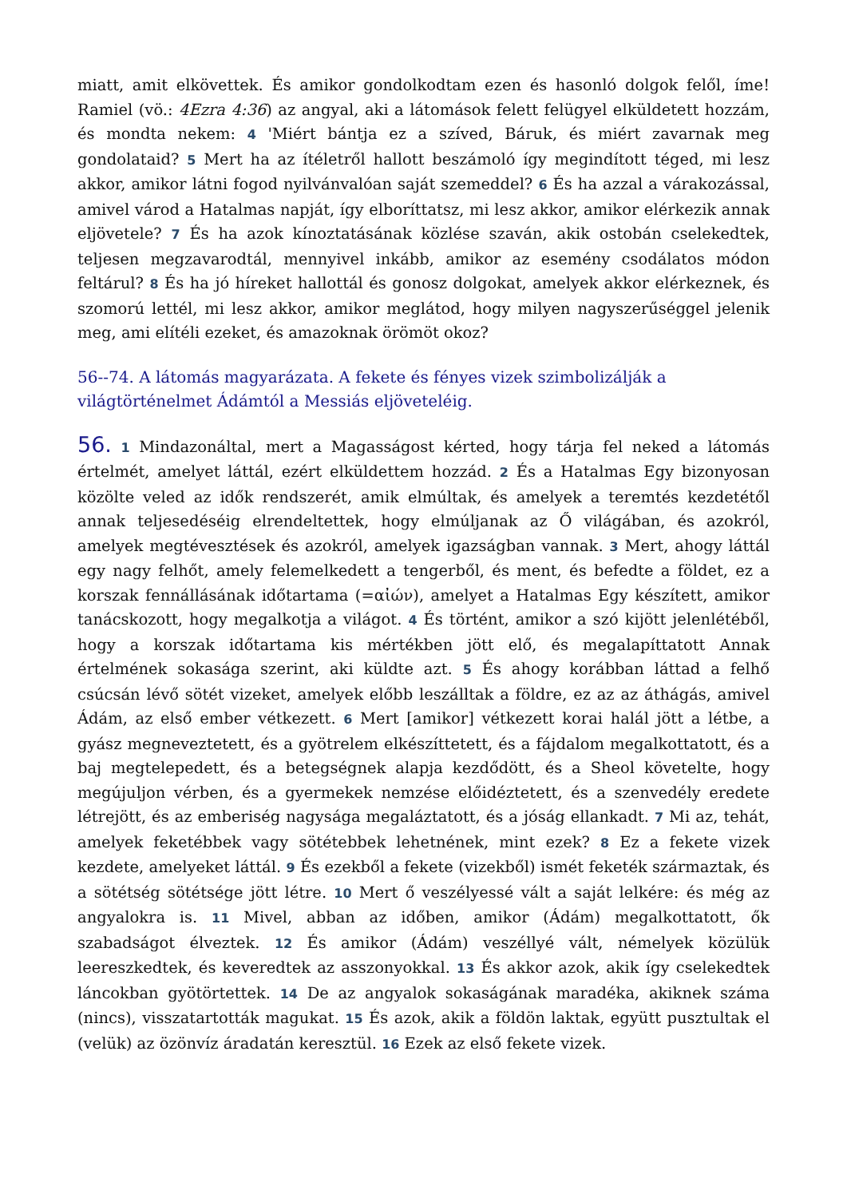miatt, amit elkövettek. És amikor gondolkodtam ezen és hasonló dolgok felől, íme! Ramiel (vö.: 4Ezra 4:36) az angyal, aki a látomások felett felügyel elküldetett hozzám, és mondta nekem: 4 'Miért bántja ez a szíved, Báruk, és miért zavarnak meg gondolataid? 5 Mert ha az ítéletről hallott beszámoló így megindított téged, mi lesz akkor, amikor látni fogod nyilvánvalóan saját szemeddel? 6 És ha azzal a várakozással, amivel várod a Hatalmas napját, így elboríttatsz, mi lesz akkor, amikor elérkezik annak eljövetele? 7 És ha azok kínoztatásának közlése szaván, akik ostobán cselekedtek, teljesen megzavarodtál, mennyivel inkább, amikor az esemény csodálatos módon feltárul? 8 És ha jó híreket hallottál és gonosz dolgokat, amelyek akkor elérkeznek, és szomorú lettél, mi lesz akkor, amikor meglátod, hogy milyen nagyszerűséggel jelenik meg, ami elítéli ezeket, és amazoknak örömöt okoz?
56--74. A látomás magyarázata. A fekete és fényes vizek szimbolizálják a világtörténelmet Ádámtól a Messiás eljöveteléig.
56. 1 Mindazonáltal, mert a Magasságost kérted, hogy tárja fel neked a látomás értelmét, amelyet láttál, ezért elküldettem hozzád. 2 És a Hatalmas Egy bizonyosan közölte veled az idők rendszerét, amik elmúltak, és amelyek a teremtés kezdetétől annak teljesedéséig elrendeltettek, hogy elmúljanak az Ő világában, és azokról, amelyek megtévesztések és azokról, amelyek igazságban vannak. 3 Mert, ahogy láttál egy nagy felhőt, amely felemelkedett a tengerből, és ment, és befedte a földet, ez a korszak fennállásának időtartama (=αἰών), amelyet a Hatalmas Egy készített, amikor tanácskozott, hogy megalkotja a világot. 4 És történt, amikor a szó kijött jelenlétéből, hogy a korszak időtartama kis mértékben jött elő, és megalapíttatott Annak értelmének sokasága szerint, aki küldte azt. 5 És ahogy korábban láttad a felhő csúcsán lévő sötét vizeket, amelyek előbb leszálltak a földre, ez az az áthágás, amivel Ádám, az első ember vétkezett. 6 Mert [amikor] vétkezett korai halál jött a létbe, a gyász megneveztetett, és a gyötrelem elkészíttetett, és a fájdalom megalkottatott, és a baj megtelepedett, és a betegségnek alapja kezdődött, és a Sheol követelte, hogy megújuljon vérben, és a gyermekek nemzése előidéztetett, és a szenvedély eredete létrejött, és az emberiség nagysága megaláztatott, és a jóság ellankadt. 7 Mi az, tehát, amelyek feketébbek vagy sötétebbek lehetnének, mint ezek? 8 Ez a fekete vizek kezdete, amelyeket láttál. 9 És ezekből a fekete (vizekből) ismét feketék származtak, és a sötétség sötétsége jött létre. 10 Mert ő veszélyessé vált a saját lelkére: és még az angyalokra is. 11 Mivel, abban az időben, amikor (Ádám) megalkottatott, ők szabadságot élveztek. 12 És amikor (Ádám) veszéllyé vált, némelyek közülük leereszkedtek, és keveredtek az asszonyokkal. 13 És akkor azok, akik így cselekedtek láncokban gyötörtettek. 14 De az angyalok sokaságának maradéka, akiknek száma (nincs), visszatartották magukat. 15 És azok, akik a földön laktak, együtt pusztultak el (velük) az özönvíz áradatán keresztül. 16 Ezek az első fekete vizek.